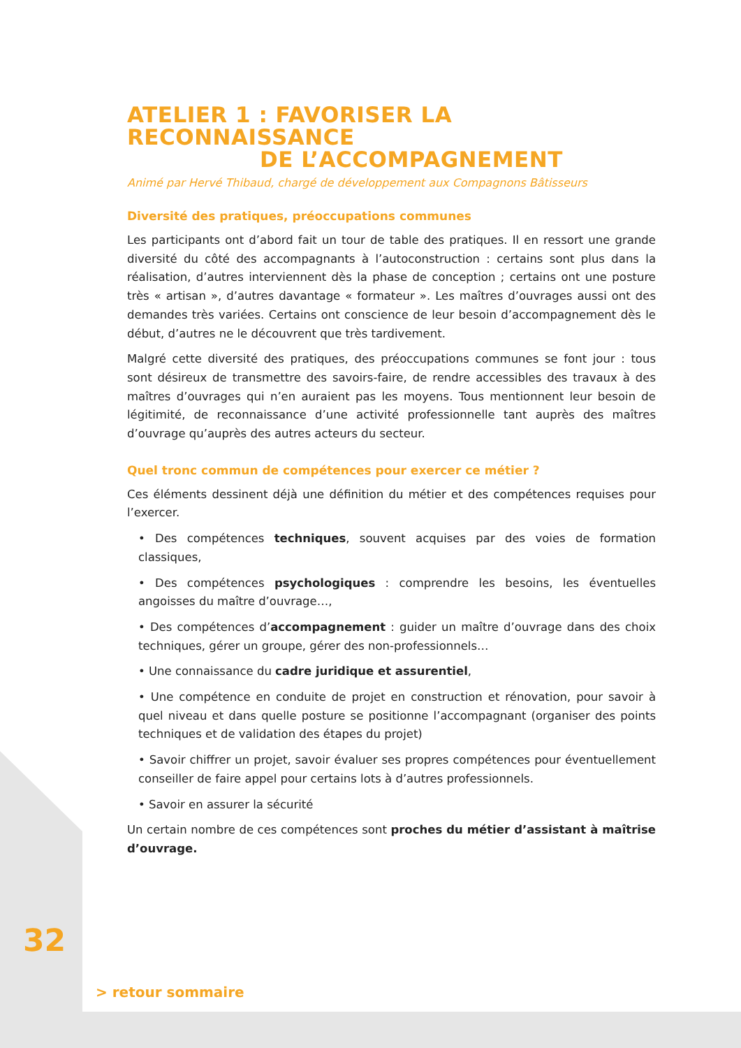ATELIER 1 : FAVORISER LA RECONNAISSANCE
DE L’ACCOMPAGNEMENT
Animé par Hervé Thibaud, chargé de développement aux Compagnons Bâtisseurs
Diversité des pratiques, préoccupations communes
Les participants ont d’abord fait un tour de table des pratiques. Il en ressort une grande diversité du côté des accompagnants à l’autoconstruction : certains sont plus dans la réalisation, d’autres interviennent dès la phase de conception ; certains ont une posture très « artisan », d’autres davantage « formateur ». Les maîtres d’ouvrages aussi ont des demandes très variées. Certains ont conscience de leur besoin d’accompagnement dès le début, d’autres ne le découvrent que très tardivement.
Malgré cette diversité des pratiques, des préoccupations communes se font jour : tous sont désireux de transmettre des savoirs-faire, de rendre accessibles des travaux à des maîtres d’ouvrages qui n’en auraient pas les moyens. Tous mentionnent leur besoin de légitimité, de reconnaissance d’une activité professionnelle tant auprès des maîtres d’ouvrage qu’auprès des autres acteurs du secteur.
Quel tronc commun de compétences pour exercer ce métier ?
Ces éléments dessinent déjà une définition du métier et des compétences requises pour l’exercer.
• Des compétences techniques, souvent acquises par des voies de formation classiques,
• Des compétences psychologiques : comprendre les besoins, les éventuelles angoisses du maître d’ouvrage…,
• Des compétences d’accompagnement : guider un maître d’ouvrage dans des choix techniques, gérer un groupe, gérer des non-professionnels…
• Une connaissance du cadre juridique et assurentiel,
• Une compétence en conduite de projet en construction et rénovation, pour savoir à quel niveau et dans quelle posture se positionne l’accompagnant (organiser des points techniques et de validation des étapes du projet)
• Savoir chiffrer un projet, savoir évaluer ses propres compétences pour éventuellement conseiller de faire appel pour certains lots à d’autres professionnels.
• Savoir en assurer la sécurité
Un certain nombre de ces compétences sont proches du métier d’assistant à maîtrise d’ouvrage.
32
> retour sommaire